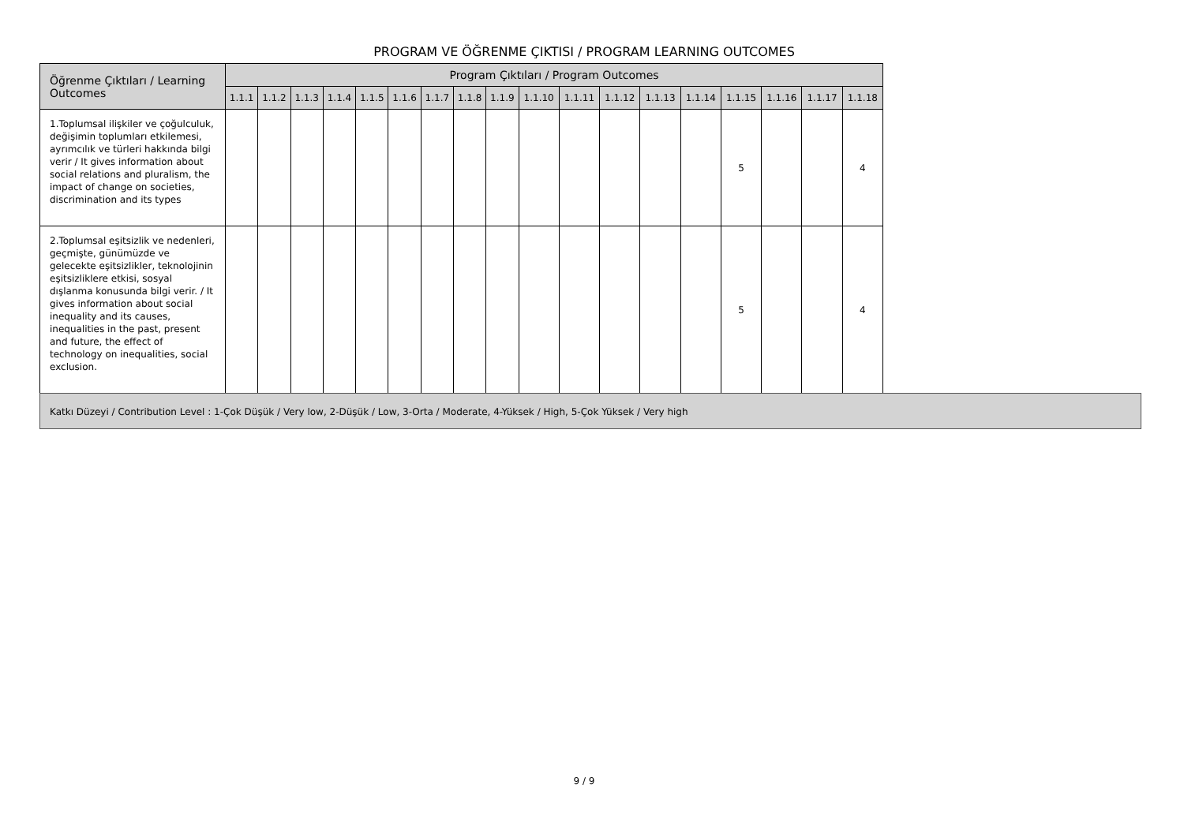PROGRAM VE ÖĞRENME ÇIKTISI / PROGRAM LEARNING OUTCOMES
| Öğrenme Çıktıları / Learning Outcomes | Program Çıktıları / Program Outcomes | | | | | | | | | | | | | | | | | |
| --- | --- | --- | --- | --- | --- | --- | --- | --- | --- | --- | --- | --- | --- | --- | --- | --- | --- | --- |
| | 1.1.1 | 1.1.2 | 1.1.3 | 1.1.4 | 1.1.5 | 1.1.6 | 1.1.7 | 1.1.8 | 1.1.9 | 1.1.10 | 1.1.11 | 1.1.12 | 1.1.13 | 1.1.14 | 1.1.15 | 1.1.16 | 1.1.17 | 1.1.18 |
| 1.Toplumsal ilişkiler ve çoğulculuk, değişimin toplumları etkilemesi, ayrımcılık ve türleri hakkında bilgi verir / It gives information about social relations and pluralism, the impact of change on societies, discrimination and its types | | | | | | | | | | | | | | | 5 | | | 4 |
| 2.Toplumsal eşitsizlik ve nedenleri, geçmişte, günümüzde ve gelecekte eşitsizlikler, teknolojinin eşitsizliklere etkisi, sosyal dışlanma konusunda bilgi verir. / It gives information about social inequality and its causes, inequalities in the past, present and future, the effect of technology on inequalities, social exclusion. | | | | | | | | | | | | | | | 5 | | | 4 |
Katkı Düzeyi / Contribution Level : 1-Çok Düşük / Very low, 2-Düşük / Low, 3-Orta / Moderate, 4-Yüksek / High, 5-Çok Yüksek / Very high
9 / 9